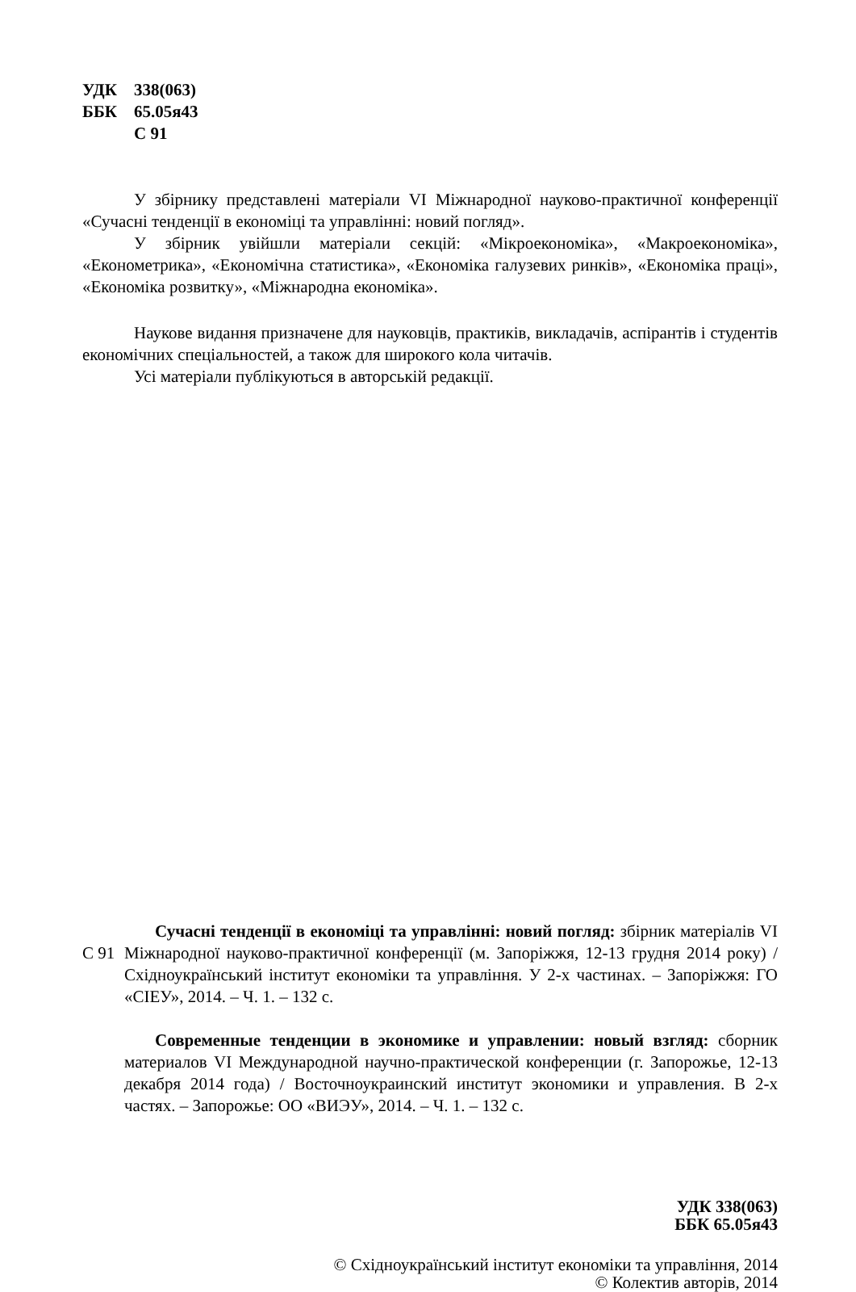УДК 338(063)
ББК 65.05я43
С 91
У збірнику представлені матеріали VI Міжнародної науково-практичної конференції «Сучасні тенденції в економіці та управлінні: новий погляд».
У збірник увійшли матеріали секцій: «Мікроекономіка», «Макроекономіка», «Економетрика», «Економічна статистика», «Економіка галузевих ринків», «Економіка праці», «Економіка розвитку», «Міжнародна економіка».
Наукове видання призначене для науковців, практиків, викладачів, аспірантів і студентів економічних спеціальностей, а також для широкого кола читачів.
Усі матеріали публікуються в авторській редакції.
С 91
Сучасні тенденції в економіці та управлінні: новий погляд: збірник матеріалів VI Міжнародної науково-практичної конференції (м. Запоріжжя, 12-13 грудня 2014 року) / Східноукраїнський інститут економіки та управління. У 2-х частинах. – Запоріжжя: ГО «СІЕУ», 2014. – Ч. 1. – 132 с.
Современные тенденции в экономике и управлении: новый взгляд: сборник материалов VI Международной научно-практической конференции (г. Запорожье, 12-13 декабря 2014 года) / Восточноукраинский институт экономики и управления. В 2-х частях. – Запорожье: ОО «ВИЭУ», 2014. – Ч. 1. – 132 с.
УДК 338(063)
ББК 65.05я43
© Східноукраїнський інститут економіки та управління, 2014
© Колектив авторів, 2014